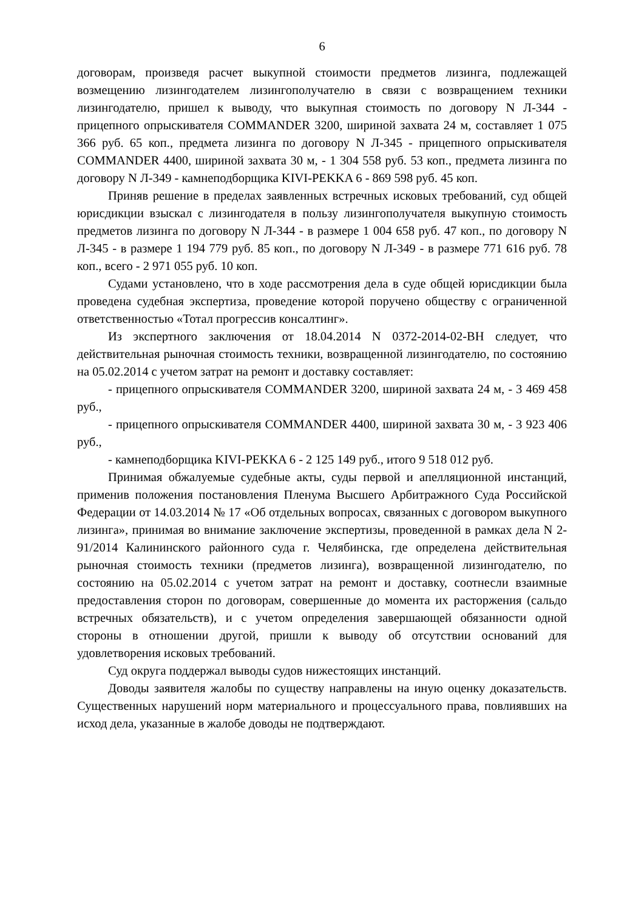6
договорам, произведя расчет выкупной стоимости предметов лизинга, подлежащей возмещению лизингодателем лизингополучателю в связи с возвращением техники лизингодателю, пришел к выводу, что выкупная стоимость по договору N Л-344 - прицепного опрыскивателя COMMANDER 3200, шириной захвата 24 м, составляет 1 075 366 руб. 65 коп., предмета лизинга по договору N Л-345 - прицепного опрыскивателя COMMANDER 4400, шириной захвата 30 м, - 1 304 558 руб. 53 коп., предмета лизинга по договору N Л-349 - камнеподборщика KIVI-PEKKA 6 - 869 598 руб. 45 коп.
Приняв решение в пределах заявленных встречных исковых требований, суд общей юрисдикции взыскал с лизингодателя в пользу лизингополучателя выкупную стоимость предметов лизинга по договору N Л-344 - в размере 1 004 658 руб. 47 коп., по договору N Л-345 - в размере 1 194 779 руб. 85 коп., по договору N Л-349 - в размере 771 616 руб. 78 коп., всего - 2 971 055 руб. 10 коп.
Судами установлено, что в ходе рассмотрения дела в суде общей юрисдикции была проведена судебная экспертиза, проведение которой поручено обществу с ограниченной ответственностью «Тотал прогрессив консалтинг».
Из экспертного заключения от 18.04.2014 N 0372-2014-02-ВН следует, что действительная рыночная стоимость техники, возвращенной лизингодателю, по состоянию на 05.02.2014 с учетом затрат на ремонт и доставку составляет:
- прицепного опрыскивателя COMMANDER 3200, шириной захвата 24 м, - 3 469 458 руб.,
- прицепного опрыскивателя COMMANDER 4400, шириной захвата 30 м, - 3 923 406 руб.,
- камнеподборщика KIVI-PEKKA 6 - 2 125 149 руб., итого 9 518 012 руб.
Принимая обжалуемые судебные акты, суды первой и апелляционной инстанций, применив положения постановления Пленума Высшего Арбитражного Суда Российской Федерации от 14.03.2014 № 17 «Об отдельных вопросах, связанных с договором выкупного лизинга», принимая во внимание заключение экспертизы, проведенной в рамках дела N 2-91/2014 Калининского районного суда г. Челябинска, где определена действительная рыночная стоимость техники (предметов лизинга), возвращенной лизингодателю, по состоянию на 05.02.2014 с учетом затрат на ремонт и доставку, соотнесли взаимные предоставления сторон по договорам, совершенные до момента их расторжения (сальдо встречных обязательств), и с учетом определения завершающей обязанности одной стороны в отношении другой, пришли к выводу об отсутствии оснований для удовлетворения исковых требований.
Суд округа поддержал выводы судов нижестоящих инстанций.
Доводы заявителя жалобы по существу направлены на иную оценку доказательств. Существенных нарушений норм материального и процессуального права, повлиявших на исход дела, указанные в жалобе доводы не подтверждают.